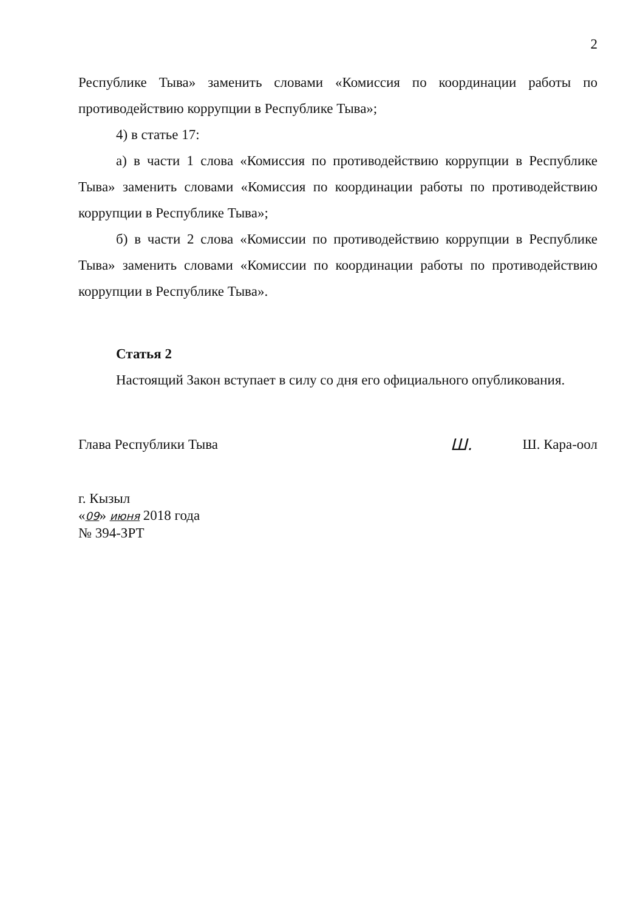2
Республике Тыва» заменить словами «Комиссия по координации работы по противодействию коррупции в Республике Тыва»;
4) в статье 17:
а) в части 1 слова «Комиссия по противодействию коррупции в Республике Тыва» заменить словами «Комиссия по координации работы по противодействию коррупции в Республике Тыва»;
б) в части 2 слова «Комиссии по противодействию коррупции в Республике Тыва» заменить словами «Комиссии по координации работы по противодействию коррупции в Республике Тыва».
Статья 2
Настоящий Закон вступает в силу со дня его официального опубликования.
Глава Республики Тыва Ш. Ш. Кара-оол
г. Кызыл
«09» июня 2018 года
№ 394-ЗРТ